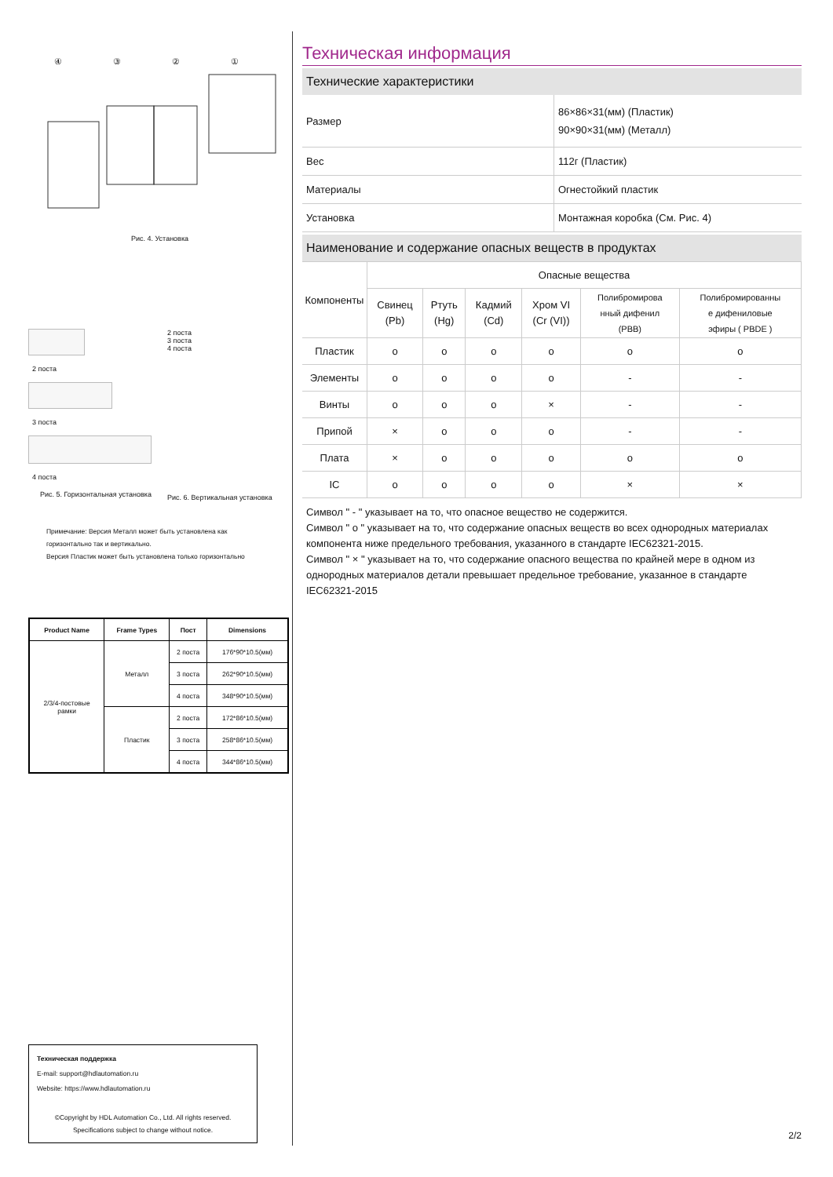④③②①
Рис. 4. Установка
2 поста
3 поста
4 поста
Рис. 5. Горизонтальная установка
2 поста
3 поста
4 поста
Рис. 6. Вертикальная установка
Примечание: Версия Металл может быть установлена как
горизонтально так и вертикально.
Версия Пластик может быть установлена только горизонтально
| Product Name | Frame Types | Пост | Dimensions |
| --- | --- | --- | --- |
| 2/3/4-постовые рамки | Металл | 2 поста | 176*90*10.5(мм) |
| | | 3 поста | 262*90*10.5(мм) |
| | | 4 поста | 348*90*10.5(мм) |
| | Пластик | 2 поста | 172*86*10.5(мм) |
| | | 3 поста | 258*86*10.5(мм) |
| | | 4 поста | 344*86*10.5(мм) |
Техническая поддержка
E-mail: support@hdlautomation.ru
Website: https://www.hdlautomation.ru
©Copyright by HDL Automation Co., Ltd. All rights reserved.
Specifications subject to change without notice.
Техническая информация
Технические характеристики
| Размер | 86×86×31(мм) (Пластик) 90×90×31(мм) (Металл) |
| Вес | 112г (Пластик) |
| Материалы | Огнестойкий пластик |
| Установка | Монтажная коробка (См. Рис. 4) |
Наименование и содержание опасных веществ в продуктах
| Компоненты | Опасные вещества | | | | | |
| | Свинец (Pb) | Ртуть (Hg) | Кадмий (Cd) | Хром VI (Cr (VI)) | Полибромирова нный дифенил (PBB) | Полибромированны е дифениловые эфиры ( PBDE ) |
| Пластик | o | o | o | o | o | o |
| Элементы | o | o | o | o | - | - |
| Винты | o | o | o | × | - | - |
| Припой | × | o | o | o | - | - |
| Плата | × | o | o | o | o | o |
| IC | o | o | o | o | × | × |
Символ " - " указывает на то, что опасное вещество не содержится.
Символ " o " указывает на то, что содержание опасных веществ во всех однородных материалах компонента ниже предельного требования, указанного в стандарте IEC62321-2015.
Символ " × " указывает на то, что содержание опасного вещества по крайней мере в одном из однородных материалов детали превышает предельное требование, указанное в стандарте IEC62321-2015
2/2